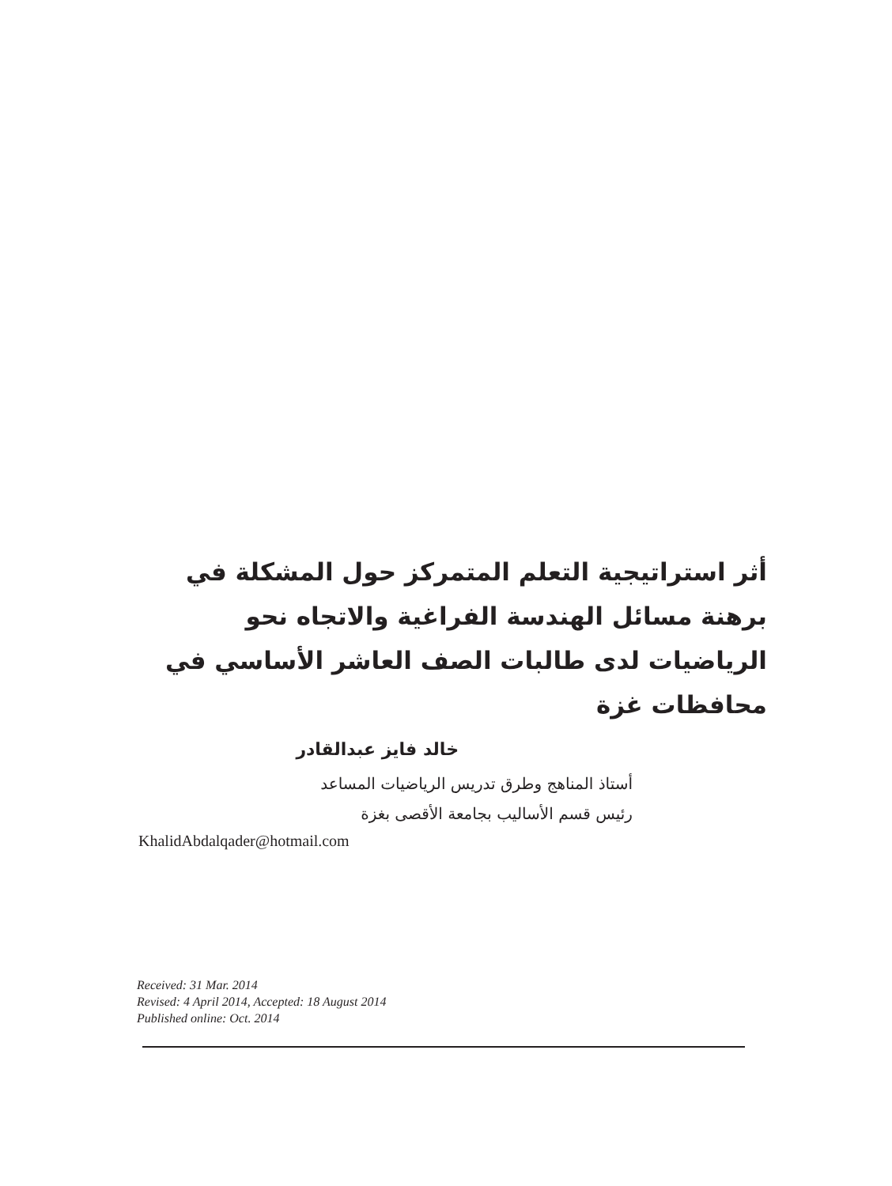أثر استراتيجية التعلم المتمركز حول المشكلة في برهنة مسائل الهندسة الفراغية والاتجاه نحو الرياضيات لدى طالبات الصف العاشر الأساسي في محافظات غزة
خالد فايز عبدالقادر
أستاذ المناهج وطرق تدريس الرياضيات المساعد
رئيس قسم الأساليب بجامعة الأقصى بغزة
KhalidAbdalqader@hotmail.com
Received: 31 Mar. 2014
Revised: 4 April 2014, Accepted: 18 August 2014
Published online: Oct. 2014